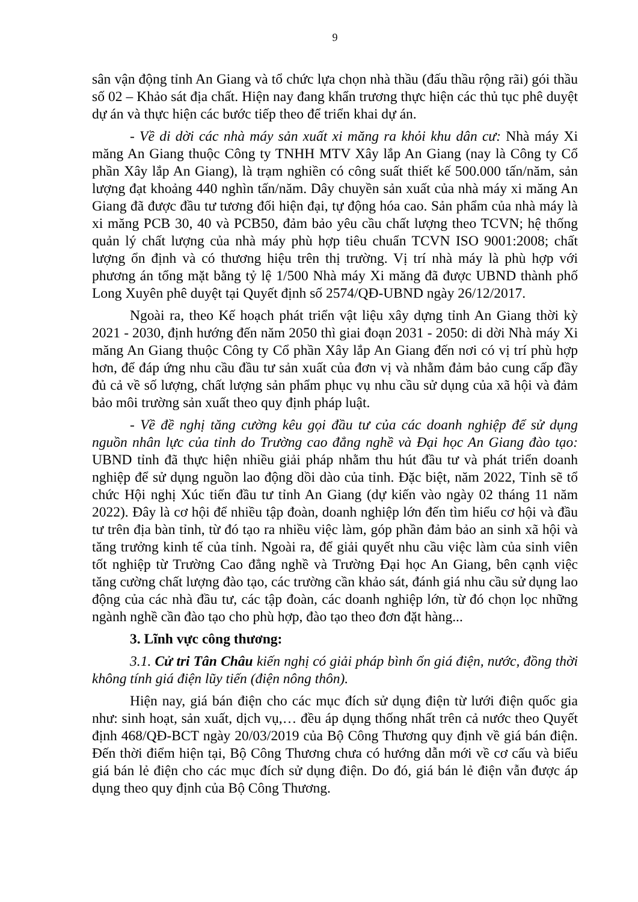9
sân vận động tỉnh An Giang và tổ chức lựa chọn nhà thầu (đấu thầu rộng rãi) gói thầu số 02 – Khảo sát địa chất. Hiện nay đang khẩn trương thực hiện các thủ tục phê duyệt dự án và thực hiện các bước tiếp theo để triển khai dự án.
- Về di dời các nhà máy sản xuất xi măng ra khỏi khu dân cư: Nhà máy Xi măng An Giang thuộc Công ty TNHH MTV Xây lắp An Giang (nay là Công ty Cổ phần Xây lắp An Giang), là trạm nghiền có công suất thiết kế 500.000 tấn/năm, sản lượng đạt khoảng 440 nghìn tấn/năm. Dây chuyền sản xuất của nhà máy xi măng An Giang đã được đầu tư tương đối hiện đại, tự động hóa cao. Sản phẩm của nhà máy là xi măng PCB 30, 40 và PCB50, đảm bảo yêu cầu chất lượng theo TCVN; hệ thống quản lý chất lượng của nhà máy phù hợp tiêu chuẩn TCVN ISO 9001:2008; chất lượng ổn định và có thương hiệu trên thị trường. Vị trí nhà máy là phù hợp với phương án tổng mặt bằng tỷ lệ 1/500 Nhà máy Xi măng đã được UBND thành phố Long Xuyên phê duyệt tại Quyết định số 2574/QĐ-UBND ngày 26/12/2017.
Ngoài ra, theo Kế hoạch phát triển vật liệu xây dựng tỉnh An Giang thời kỳ 2021 - 2030, định hướng đến năm 2050 thì giai đoạn 2031 - 2050: di dời Nhà máy Xi măng An Giang thuộc Công ty Cổ phần Xây lắp An Giang đến nơi có vị trí phù hợp hơn, để đáp ứng nhu cầu đầu tư sản xuất của đơn vị và nhằm đảm bảo cung cấp đầy đủ cả về số lượng, chất lượng sản phẩm phục vụ nhu cầu sử dụng của xã hội và đảm bảo môi trường sản xuất theo quy định pháp luật.
- Về đề nghị tăng cường kêu gọi đầu tư của các doanh nghiệp để sử dụng nguồn nhân lực của tỉnh do Trường cao đẳng nghề và Đại học An Giang đào tạo: UBND tỉnh đã thực hiện nhiều giải pháp nhằm thu hút đầu tư và phát triển doanh nghiệp để sử dụng nguồn lao động dồi dào của tỉnh. Đặc biệt, năm 2022, Tỉnh sẽ tổ chức Hội nghị Xúc tiến đầu tư tỉnh An Giang (dự kiến vào ngày 02 tháng 11 năm 2022). Đây là cơ hội để nhiều tập đoàn, doanh nghiệp lớn đến tìm hiểu cơ hội và đầu tư trên địa bàn tỉnh, từ đó tạo ra nhiều việc làm, góp phần đảm bảo an sinh xã hội và tăng trưởng kinh tế của tỉnh. Ngoài ra, để giải quyết nhu cầu việc làm của sinh viên tốt nghiệp từ Trường Cao đẳng nghề và Trường Đại học An Giang, bên cạnh việc tăng cường chất lượng đào tạo, các trường cần khảo sát, đánh giá nhu cầu sử dụng lao động của các nhà đầu tư, các tập đoàn, các doanh nghiệp lớn, từ đó chọn lọc những ngành nghề cần đào tạo cho phù hợp, đào tạo theo đơn đặt hàng...
3. Lĩnh vực công thương:
3.1. Cử tri Tân Châu kiến nghị có giải pháp bình ổn giá điện, nước, đồng thời không tính giá điện lũy tiến (điện nông thôn).
Hiện nay, giá bán điện cho các mục đích sử dụng điện từ lưới điện quốc gia như: sinh hoạt, sản xuất, dịch vụ,… đều áp dụng thống nhất trên cả nước theo Quyết định 468/QĐ-BCT ngày 20/03/2019 của Bộ Công Thương quy định về giá bán điện. Đến thời điểm hiện tại, Bộ Công Thương chưa có hướng dẫn mới về cơ cấu và biểu giá bán lẻ điện cho các mục đích sử dụng điện. Do đó, giá bán lẻ điện vẫn được áp dụng theo quy định của Bộ Công Thương.